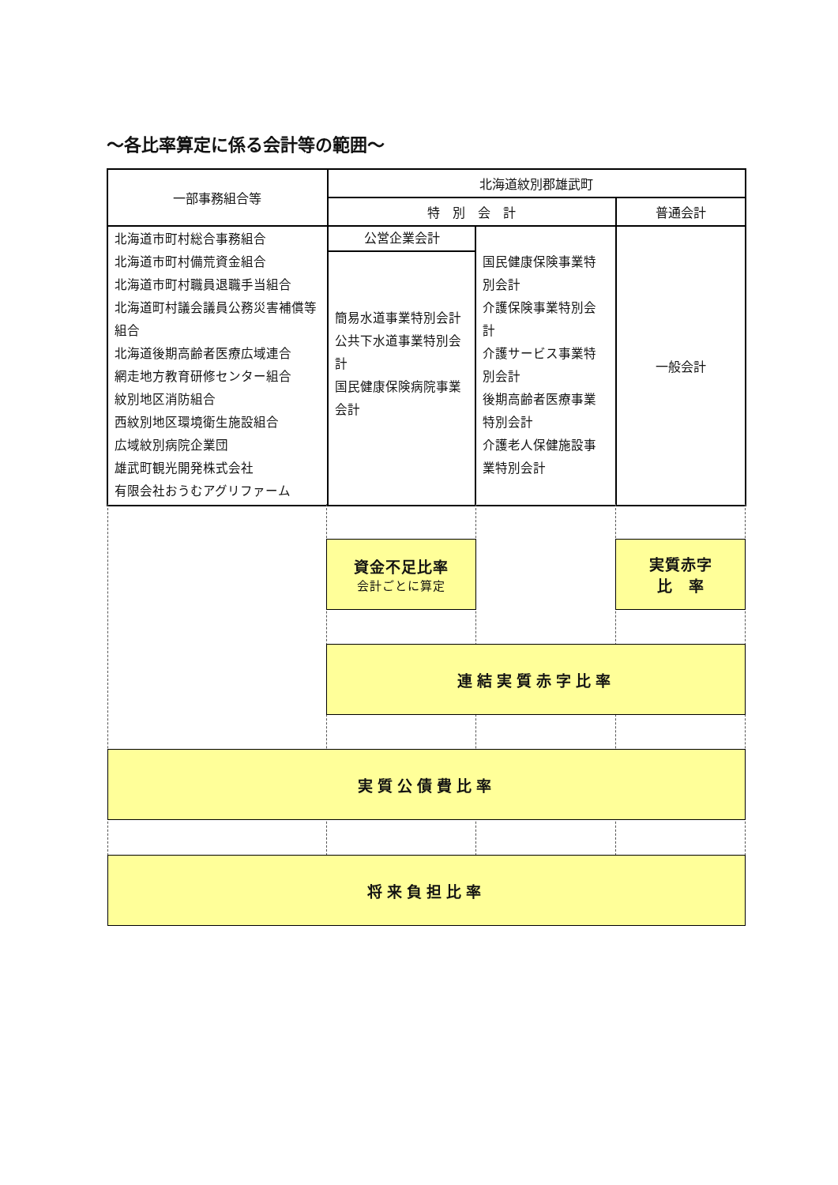～各比率算定に係る会計等の範囲～
| 一部事務組合等 | 北海道紋別郡雄武町 | | |
| | 特 別 会 計 | | 普通会計 |
| 北海道市町村総合事務組合 北海道市町村備荒資金組合 北海道市町村職員退職手当組合 北海道町村議会議員公務災害補償等組合 北海道後期高齢者医療広域連合 網走地方教育研修センター組合 紋別地区消防組合 西紋別地区環境衛生施設組合 広域紋別病院企業団 雄武町観光開発株式会社 有限会社おうむアグリファーム | 公営企業会計 簡易水道事業特別会計 公共下水道事業特別会計 国民健康保険病院事業会計 | 国民健康保険事業特別会計 介護保険事業特別会計 介護サービス事業特別会計 後期高齢者医療事業特別会計 介護老人保健施設事業特別会計 | 一般会計 |
資金不足比率
会計ごとに算定
実質赤字
比　率
連結実質赤字比率
実質公債費比率
将来負担比率